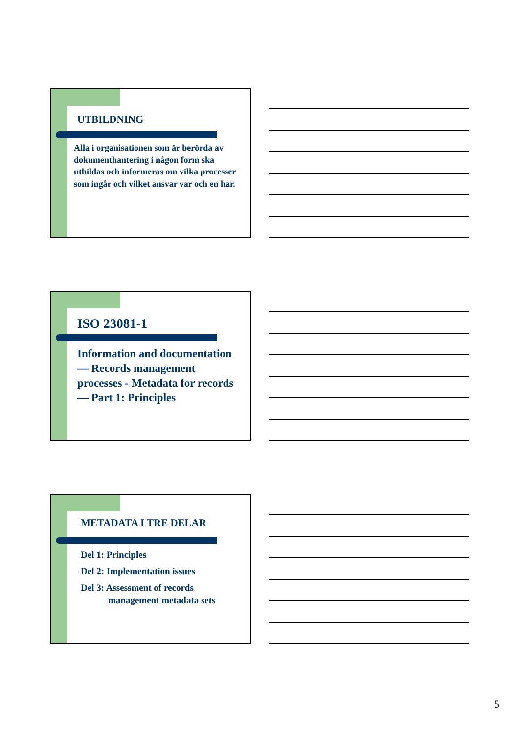UTBILDNING
Alla i organisationen som är berörda av dokumenthantering i någon form ska utbildas och informeras om vilka processer som ingår och vilket ansvar var och en har.
ISO 23081-1
Information and documentation — Records management processes - Metadata for records — Part 1: Principles
METADATA I TRE DELAR
Del 1: Principles
Del 2: Implementation issues
Del 3: Assessment of records
management metadata sets
5